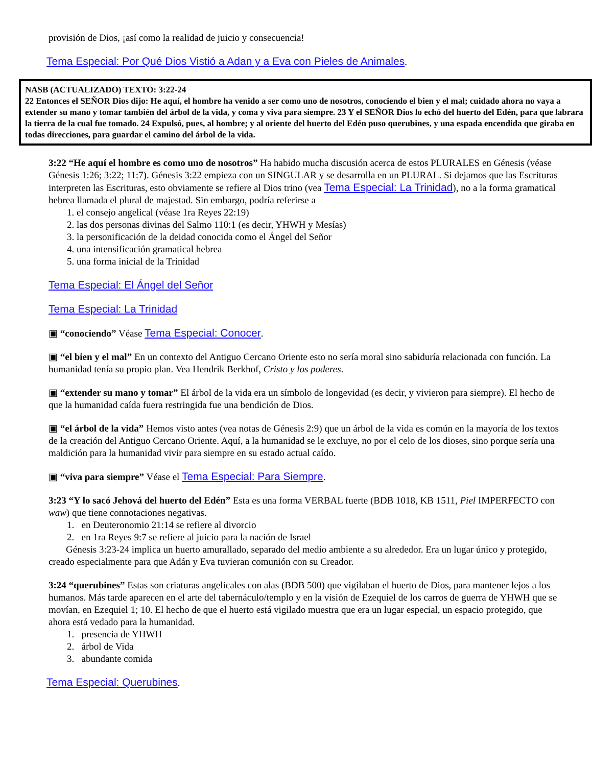provisión de Dios, ¡así como la realidad de juicio y consecuencia!
Tema Especial: Por Qué Dios Vistió a Adan y a Eva con Pieles de Animales.
NASB (ACTUALIZADO) TEXTO: 3:22-24
22 Entonces el SEÑOR Dios dijo: He aquí, el hombre ha venido a ser como uno de nosotros, conociendo el bien y el mal; cuidado ahora no vaya a extender su mano y tomar también del árbol de la vida, y coma y viva para siempre. 23 Y el SEÑOR Dios lo echó del huerto del Edén, para que labrara la tierra de la cual fue tomado. 24 Expulsó, pues, al hombre; y al oriente del huerto del Edén puso querubines, y una espada encendida que giraba en todas direcciones, para guardar el camino del árbol de la vida.
3:22 “He aquí el hombre es como uno de nosotros” Ha habido mucha discusión acerca de estos PLURALES en Génesis (véase Génesis 1:26; 3:22; 11:7). Génesis 3:22 empieza con un SINGULAR y se desarrolla en un PLURAL. Si dejamos que las Escrituras interpreten las Escrituras, esto obviamente se refiere al Dios trino (vea Tema Especial: La Trinidad), no a la forma gramatical hebrea llamada el plural de majestad. Sin embargo, podría referirse a
1. el consejo angelical (véase 1ra Reyes 22:19)
2. las dos personas divinas del Salmo 110:1 (es decir, YHWH y Mesías)
3. la personificación de la deidad conocida como el Ángel del Señor
4. una intensificación gramatical hebrea
5. una forma inicial de la Trinidad
Tema Especial: El Ángel del Señor
Tema Especial: La Trinidad
▣ “conociendo” Véase Tema Especial: Conocer.
▣ “el bien y el mal” En un contexto del Antiguo Cercano Oriente esto no sería moral sino sabiduría relacionada con función. La humanidad tenía su propio plan. Vea Hendrik Berkhof, Cristo y los poderes.
▣ “extender su mano y tomar” El árbol de la vida era un símbolo de longevidad (es decir, y vivieron para siempre). El hecho de que la humanidad caída fuera restringida fue una bendición de Dios.
▣ “el árbol de la vida” Hemos visto antes (vea notas de Génesis 2:9) que un árbol de la vida es común en la mayoría de los textos de la creación del Antiguo Cercano Oriente. Aquí, a la humanidad se le excluye, no por el celo de los dioses, sino porque sería una maldición para la humanidad vivir para siempre en su estado actual caído.
▣ “viva para siempre” Véase el Tema Especial: Para Siempre.
3:23 “Y lo sacó Jehová del huerto del Edén” Esta es una forma VERBAL fuerte (BDB 1018, KB 1511, Piel IMPERFECTO con waw) que tiene connotaciones negativas.
1. en Deuteronomio 21:14 se refiere al divorcio
2. en 1ra Reyes 9:7 se refiere al juicio para la nación de Israel
Génesis 3:23-24 implica un huerto amurallado, separado del medio ambiente a su alrededor. Era un lugar único y protegido, creado especialmente para que Adán y Eva tuvieran comunión con su Creador.
3:24 “querubines” Estas son criaturas angelicales con alas (BDB 500) que vigilaban el huerto de Dios, para mantener lejos a los humanos. Más tarde aparecen en el arte del tabernáculo/templo y en la visión de Ezequiel de los carros de guerra de YHWH que se movían, en Ezequiel 1; 10. El hecho de que el huerto está vigilado muestra que era un lugar especial, un espacio protegido, que ahora está vedado para la humanidad.
1. presencia de YHWH
2. árbol de Vida
3. abundante comida
Tema Especial: Querubines.